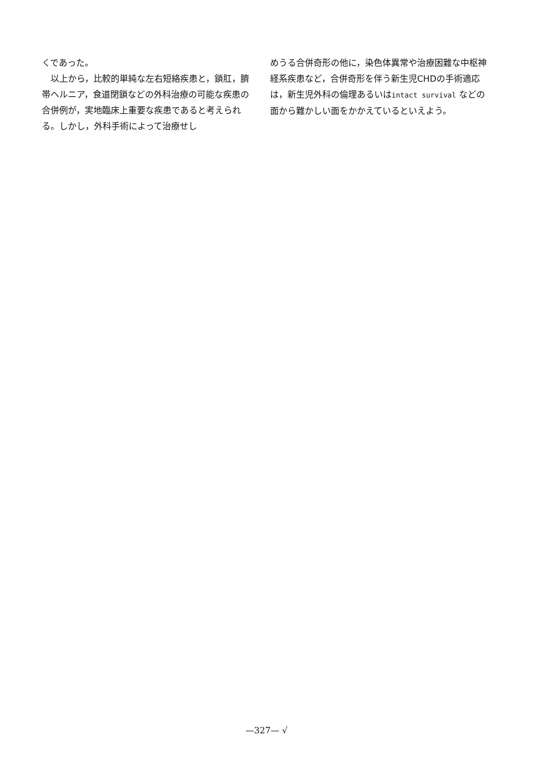くであった。
　以上から，比較的単純な左右短絡疾患と，鎖肛，臍帯ヘルニア，食道閉鎖などの外科治療の可能な疾患の合併例が，実地臨床上重要な疾患であると考えられる。しかし，外科手術によって治療せし
めうる合併奇形の他に，染色体異常や治療困難な中枢神経系疾患など，合併奇形を伴う新生児CHDの手術適応は，新生児外科の倫理あるいはintact survival などの面から難かしい面をかかえているといえよう。
—327— √